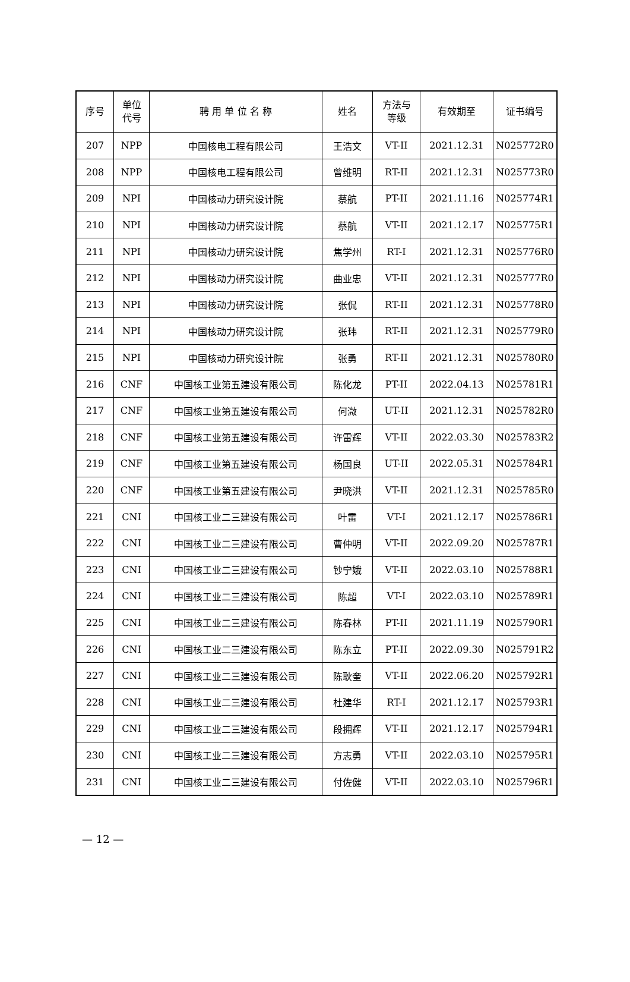| 序号 | 单位 代号 | 聘 用 单 位 名 称 | 姓名 | 方法与 等级 | 有效期至 | 证书编号 |
| --- | --- | --- | --- | --- | --- | --- |
| 207 | NPP | 中国核电工程有限公司 | 王浩文 | VT-II | 2021.12.31 | N025772R0 |
| 208 | NPP | 中国核电工程有限公司 | 曾维明 | RT-II | 2021.12.31 | N025773R0 |
| 209 | NPI | 中国核动力研究设计院 | 蔡航 | PT-II | 2021.11.16 | N025774R1 |
| 210 | NPI | 中国核动力研究设计院 | 蔡航 | VT-II | 2021.12.17 | N025775R1 |
| 211 | NPI | 中国核动力研究设计院 | 焦学州 | RT-I | 2021.12.31 | N025776R0 |
| 212 | NPI | 中国核动力研究设计院 | 曲业忠 | VT-II | 2021.12.31 | N025777R0 |
| 213 | NPI | 中国核动力研究设计院 | 张侃 | RT-II | 2021.12.31 | N025778R0 |
| 214 | NPI | 中国核动力研究设计院 | 张玮 | RT-II | 2021.12.31 | N025779R0 |
| 215 | NPI | 中国核动力研究设计院 | 张勇 | RT-II | 2021.12.31 | N025780R0 |
| 216 | CNF | 中国核工业第五建设有限公司 | 陈化龙 | PT-II | 2022.04.13 | N025781R1 |
| 217 | CNF | 中国核工业第五建设有限公司 | 何溦 | UT-II | 2021.12.31 | N025782R0 |
| 218 | CNF | 中国核工业第五建设有限公司 | 许雷辉 | VT-II | 2022.03.30 | N025783R2 |
| 219 | CNF | 中国核工业第五建设有限公司 | 杨国良 | UT-II | 2022.05.31 | N025784R1 |
| 220 | CNF | 中国核工业第五建设有限公司 | 尹晓洪 | VT-II | 2021.12.31 | N025785R0 |
| 221 | CNI | 中国核工业二三建设有限公司 | 叶雷 | VT-I | 2021.12.17 | N025786R1 |
| 222 | CNI | 中国核工业二三建设有限公司 | 曹仲明 | VT-II | 2022.09.20 | N025787R1 |
| 223 | CNI | 中国核工业二三建设有限公司 | 钞宁娥 | VT-II | 2022.03.10 | N025788R1 |
| 224 | CNI | 中国核工业二三建设有限公司 | 陈超 | VT-I | 2022.03.10 | N025789R1 |
| 225 | CNI | 中国核工业二三建设有限公司 | 陈春林 | PT-II | 2021.11.19 | N025790R1 |
| 226 | CNI | 中国核工业二三建设有限公司 | 陈东立 | PT-II | 2022.09.30 | N025791R2 |
| 227 | CNI | 中国核工业二三建设有限公司 | 陈耿奎 | VT-II | 2022.06.20 | N025792R1 |
| 228 | CNI | 中国核工业二三建设有限公司 | 杜建华 | RT-I | 2021.12.17 | N025793R1 |
| 229 | CNI | 中国核工业二三建设有限公司 | 段拥辉 | VT-II | 2021.12.17 | N025794R1 |
| 230 | CNI | 中国核工业二三建设有限公司 | 方志勇 | VT-II | 2022.03.10 | N025795R1 |
| 231 | CNI | 中国核工业二三建设有限公司 | 付佐健 | VT-II | 2022.03.10 | N025796R1 |
— 12 —